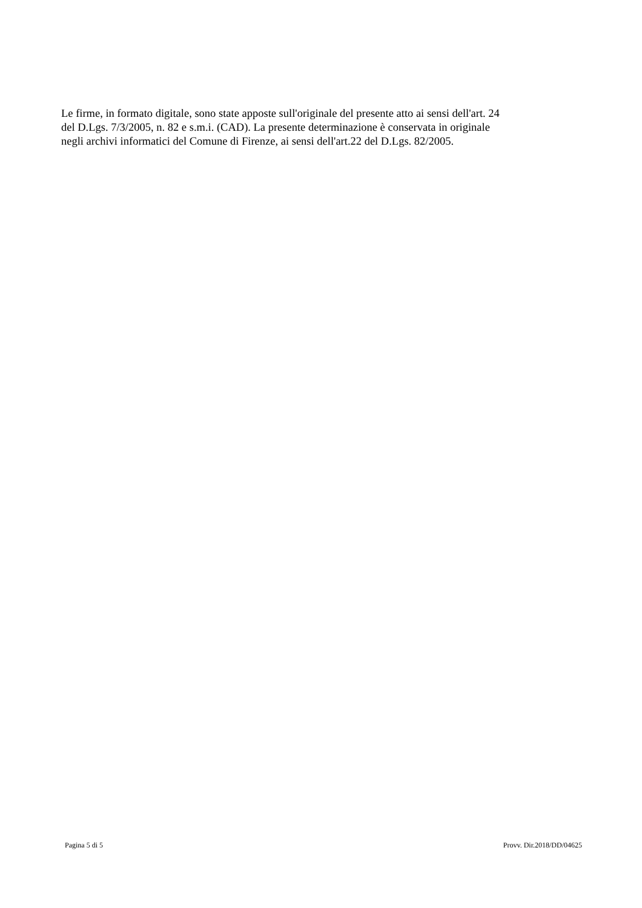Le firme, in formato digitale, sono state apposte sull'originale del presente atto ai sensi dell'art. 24
del D.Lgs. 7/3/2005, n. 82 e s.m.i. (CAD). La presente determinazione è conservata in originale
negli archivi informatici del Comune di Firenze, ai sensi dell'art.22 del D.Lgs. 82/2005.
Pagina 5 di 5 Provv. Dir.2018/DD/04625